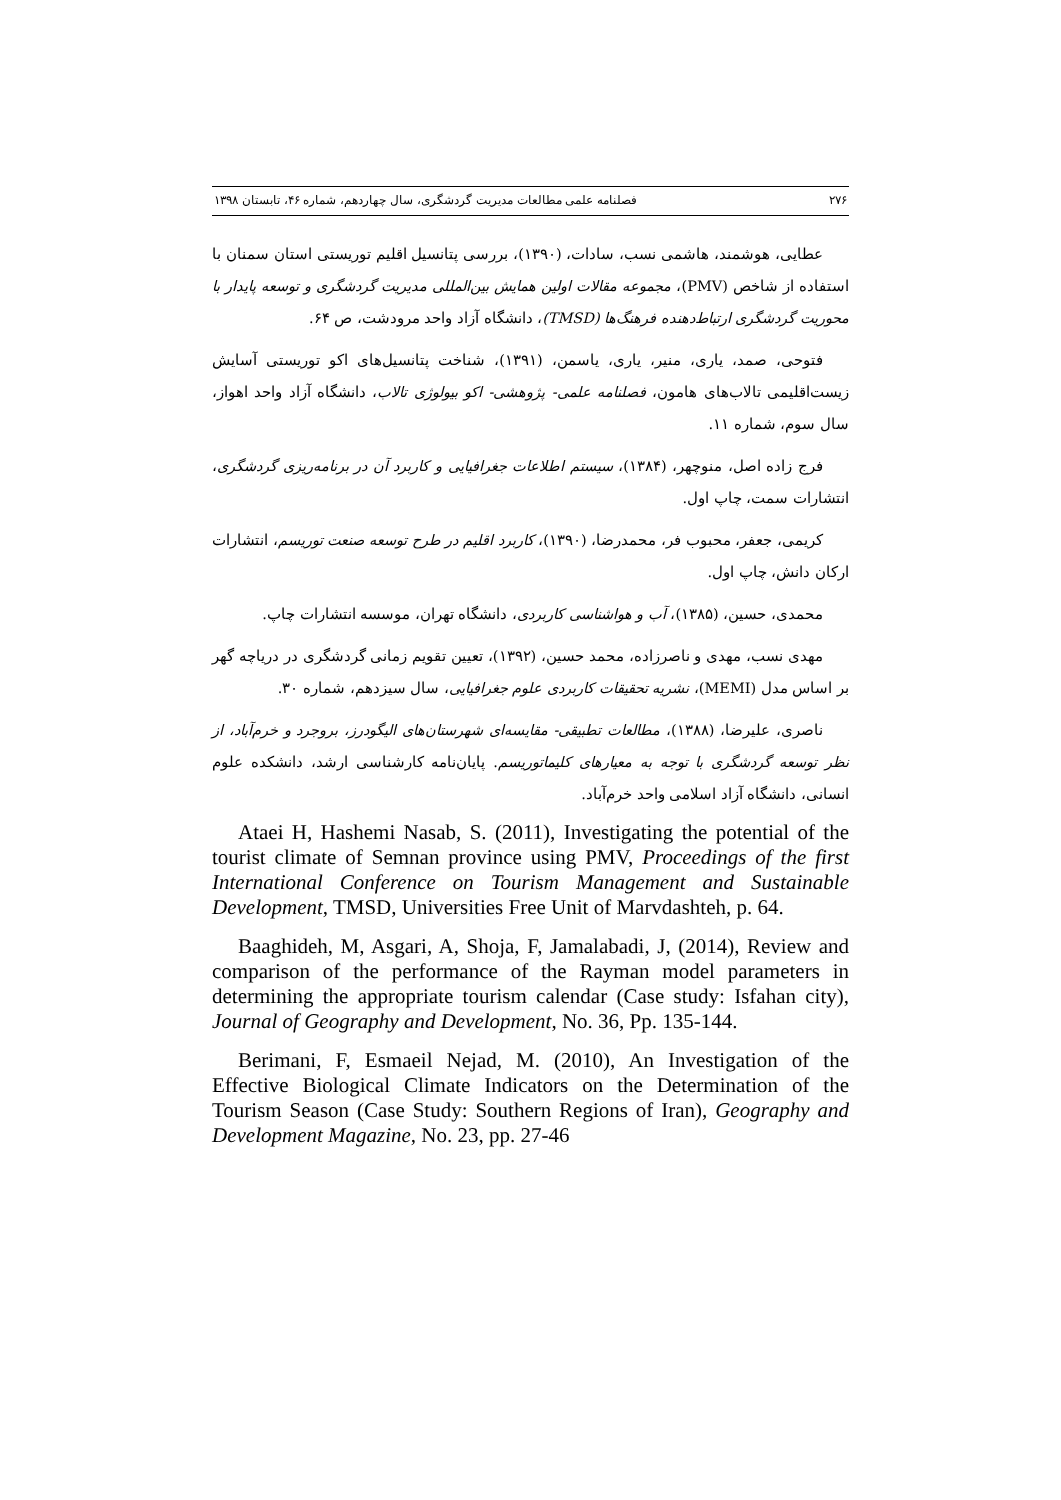۲۷۶ فصلنامه علمی مطالعات مدیریت گردشگری، سال چهاردهم، شماره ۴۶، تابستان ۱۳۹۸
عطایی، هوشمند، هاشمی نسب، سادات، (۱۳۹۰)، بررسی پتانسیل اقلیم توریستی استان سمنان با استفاده از شاخص (PMV)، مجموعه مقالات اولین همایش بین‌المللی مدیریت گردشگری و توسعه پایدار با محوریت گردشگری ارتباط‌دهنده فرهنگ‌ها (TMSD)، دانشگاه آزاد واحد مرودشت، ص ۶۴.
فتوحی، صمد، یاری، منیر، یاری، یاسمن، (۱۳۹۱)، شناخت پتانسیل‌های اکو توریستی آسایش زیست‌اقلیمی تالاب‌های هامون، فصلنامه علمی- پژوهشی- اکو بیولوژی تالاب، دانشگاه آزاد واحد اهواز، سال سوم، شماره ۱۱.
فرج زاده اصل، منوچهر، (۱۳۸۴)، سیستم اطلاعات جغرافیایی و کاربرد آن در برنامه‌ریزی گردشگری، انتشارات سمت، چاپ اول.
کریمی، جعفر، محبوب فر، محمدرضا، (۱۳۹۰)، کاربرد اقلیم در طرح توسعه صنعت توریسم، انتشارات ارکان دانش، چاپ اول.
محمدی، حسین، (۱۳۸۵)، آب و هواشناسی کاربردی، دانشگاه تهران، موسسه انتشارات چاپ.
مهدی نسب، مهدی و ناصرزاده، محمد حسین، (۱۳۹۲)، تعیین تقویم زمانی گردشگری در دریاچه گهر بر اساس مدل (MEMI)، نشریه تحقیقات کاربردی علوم جغرافیایی، سال سیزدهم، شماره ۳۰.
ناصری، علیرضا، (۱۳۸۸)، مطالعات تطبیقی- مقایسه‌ای شهرستان‌های الیگودرز، بروجرد و خرم‌آباد، از نظر توسعه گردشگری با توجه به معیارهای کلیماتوریسم. پایان‌نامه کارشناسی ارشد، دانشکده علوم انسانی، دانشگاه آزاد اسلامی واحد خرم‌آباد.
Ataei H, Hashemi Nasab, S. (2011), Investigating the potential of the tourist climate of Semnan province using PMV, Proceedings of the first International Conference on Tourism Management and Sustainable Development, TMSD, Universities Free Unit of Marvdashteh, p. 64.
Baaghideh, M, Asgari, A, Shoja, F, Jamalabadi, J, (2014), Review and comparison of the performance of the Rayman model parameters in determining the appropriate tourism calendar (Case study: Isfahan city), Journal of Geography and Development, No. 36, Pp. 135-144.
Berimani, F, Esmaeil Nejad, M. (2010), An Investigation of the Effective Biological Climate Indicators on the Determination of the Tourism Season (Case Study: Southern Regions of Iran), Geography and Development Magazine, No. 23, pp. 27-46